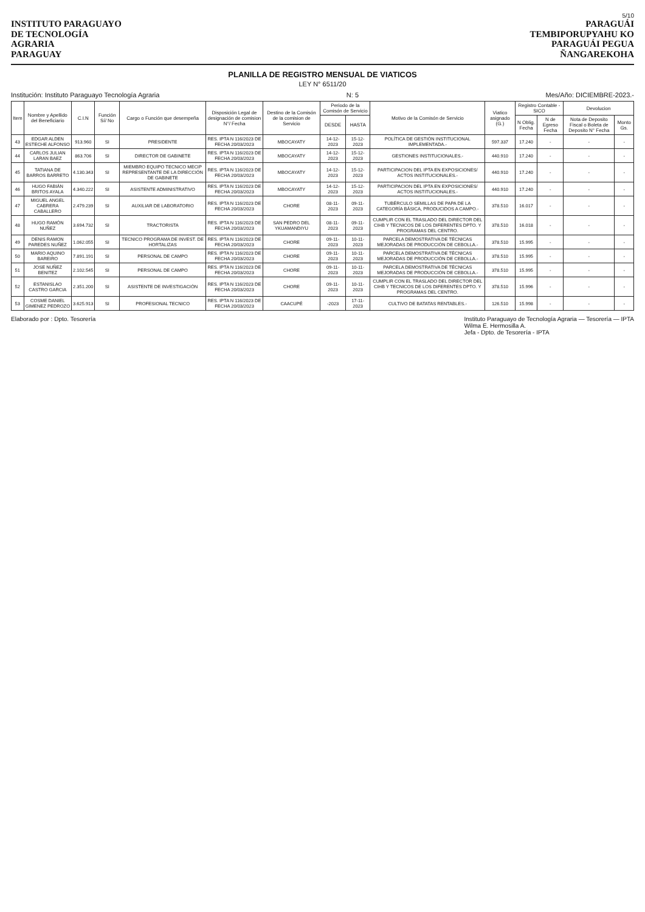5/10
INSTITUTO PARAGUAYO
DE TECNOLOGÍA
AGRARIA
PARAGUAY
PARAGUÁI
TEMBIPORUPYAHU KO
PARAGUÁI PEGUA
ÑANGAREKOHA
PLANILLA DE REGISTRO MENSUAL DE VIATICOS
LEY N° 6511/20
Institución: Instituto Paraguayo Tecnología Agraria N: 5 Mes/Año: DICIEMBRE-2023.-
| Item | Nombre y Apellido del Beneficiario | C.I.N | Función Sí/ No | Cargo o Función que desempeña | Disposición Legal de designación de comision N°/ Fecha | Destino de la Comisón de la comision de Servicio | Periodo de la Comisón de Servicio | | Motivo de la Comisón de Servicio | Viatico asignado (G.) | Registro Contable - SICO | | Devolucion | |
| --- | --- | --- | --- | --- | --- | --- | --- | --- | --- | --- | --- | --- | --- | --- |
| | | | | | | | DESDE | HASTA | | | N Oblig. Fecha | N de Egreso Fecha | Nota de Deposito Fiscal o Boleta de Deposito N° Fecha | Monto Gs. |
| 43 | EDGAR ALDEN ESTECHE ALFONSO | 913.960 | SI | PRESIDENTE | RES. IPTA N 116/2023 DE FECHA 20/03/2023 | MBOCAYATY | 14-12-2023 | 15-12-2023 | POLÍTICA DE GESTIÓN INSTITUCIONAL IMPLEMENTADA.- | 597.337 | 17.240 | - | - | - |
| 44 | CARLOS JULIAN LARAN BAEZ | 863.706 | SI | DIRECTOR DE GABINETE | RES. IPTA N 116/2023 DE FECHA 20/03/2023 | MBOCAYATY | 14-12-2023 | 15-12-2023 | GESTIONES INSTITUCIONALES.- | 440.910 | 17.240 | - | - | - |
| 45 | TATIANA DE BARROS BARRETO | 4.130.343 | SI | MIEMBRO EQUIPO TECNICO MECIP REPRESENTANTE DE LA DIRECCIÓN DE GABINETE | RES. IPTA N 116/2023 DE FECHA 20/03/2023 | MBOCAYATY | 14-12-2023 | 15-12-2023 | PARTICIPACION DEL IPTA EN EXPOSICIONES/ ACTOS INSTITUCIONALES.- | 440.910 | 17.240 | - | - | - |
| 46 | HUGO FABIÁN BRITOS AYALA | 4.340.222 | SI | ASISTENTE ADMINISTRATIVO | RES. IPTA N 116/2023 DE FECHA 20/03/2023 | MBOCAYATY | 14-12-2023 | 15-12-2023 | PARTICIPACION DEL IPTA EN EXPOSICIONES/ ACTOS INSTITUCIONALES.- | 440.910 | 17.240 | - | - | - |
| 47 | MIGUEL ANGEL CABRERA CABALLERO | 2.479.239 | SI | AUXILIAR DE LABORATORIO | RES. IPTA N 116/2023 DE FECHA 20/03/2023 | CHORE | 08-11-2023 | 09-11-2023 | TUBÉRCULO SEMILLAS DE PAPA DE LA CATEGORÍA BÁSICA, PRODUCIDOS A CAMPO.- | 378.510 | 16.017 | - | - | - |
| 48 | HUGO RAMÓN NUÑEZ | 3.694.732 | SI | TRACTORISTA | RES. IPTA N 116/2023 DE FECHA 20/03/2023 | SAN PEDRO DEL YKUAMANDIYU | 08-11-2023 | 09-11-2023 | CUMPLIR CON EL TRASLADO DEL DIRECTOR DEL CIHB Y TECNICOS DE LOS DIFERENTES DPTO. Y PROGRAMAS DEL CENTRO. | 378.510 | 16.018 | - | - | - |
| 49 | DENIS RAMON PAREDES NUÑEZ | 1.062.055 | SI | TECNICO PROGRAMA DE INVEST. DE HORTALIZAS | RES. IPTA N 116/2023 DE FECHA 20/03/2023 | CHORE | 09-11-2023 | 10-11-2023 | PARCELA DEMOSTRATIVA DE TÉCNICAS MEJORADAS DE PRODUCCIÓN DE CEBOLLA.- | 378.510 | 15.995 | - | - | - |
| 50 | MARIO AQUINO BAREIRO | 7.891.191 | SI | PERSONAL DE CAMPO | RES. IPTA N 116/2023 DE FECHA 20/03/2023 | CHORE | 09-11-2023 | 10-11-2023 | PARCELA DEMOSTRATIVA DE TÉCNICAS MEJORADAS DE PRODUCCIÓN DE CEBOLLA.- | 378.510 | 15.995 | - | - | - |
| 51 | JOSE NUÑEZ BENITEZ | 2.102.545 | SI | PERSONAL DE CAMPO | RES. IPTA N 116/2023 DE FECHA 20/03/2023 | CHORE | 09-11-2023 | 10-11-2023 | PARCELA DEMOSTRATIVA DE TÉCNICAS MEJORADAS DE PRODUCCIÓN DE CEBOLLA.- | 378.510 | 15.995 | - | - | - |
| 52 | ESTANISLAO CASTRO GARCIA | 2.351.200 | SI | ASISTENTE DE INVESTIGACIÓN | RES. IPTA N 116/2023 DE FECHA 20/03/2023 | CHORE | 09-11-2023 | 10-11-2023 | CUMPLIR CON EL TRASLADO DEL DIRECTOR DEL CIHB Y TECNICOS DE LOS DIFERENTES DPTO. Y PROGRAMAS DEL CENTRO. | 378.510 | 15.996 | - | - | - |
| 53 | COSME DANIEL GIMENEZ PEDROZO | 3.625.913 | SI | PROFESIONAL TECNICO | RES. IPTA N 116/2023 DE FECHA 20/03/2023 | CAACUPÉ | -2023 | 17-11-2023 | CULTIVO DE BATATAS RENTABLES.- | 126.510 | 15.998 | - | - | - |
Elaborado por : Dpto. Tesorería Instituto Paraguayo de Tecnología Agraria — Tesorería — IPTA
Wilma E. Hermosilla A.
Jefa - Dpto. de Tesorería - IPTA